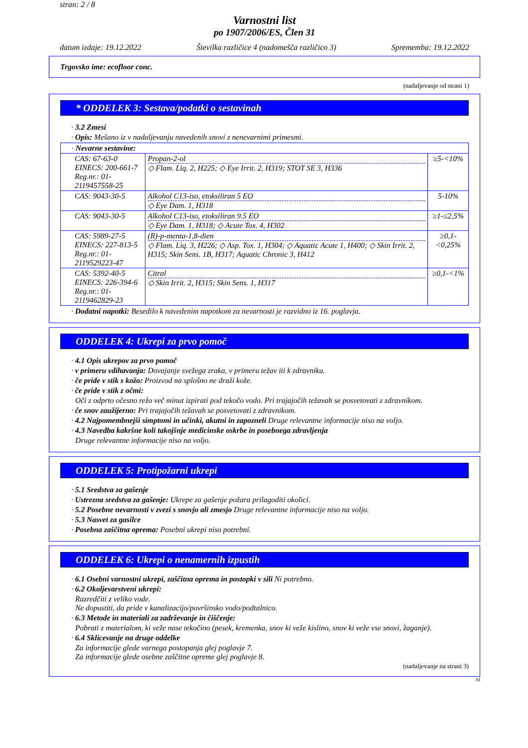stran: 2 / 8
Varnostni list
po 1907/2006/ES, Člen 31
datum izdaje: 19.12.2022 Številka različice 4 (nadomešča različico 3) Sprememba: 19.12.2022
Trgovsko ime: ecofloor conc.
(nadaljevanje od strani 1)
* ODDELEK 3: Sestava/podatki o sestavinah
· 3.2 Zmesi
· Opis: Mešano iz v nadaljevanju navedenih snovi z nenevarnimi primesmi.
| · Nevarne sestavine: | | |
| CAS: 67-63-0 EINECS: 200-661-7 Reg.nr.: 01-2119457558-25 | Propan-2-ol ◇ Flam. Liq. 2, H225; ◇ Eye Irrit. 2, H319; STOT SE 3, H336 | ≥5-<10% |
| CAS: 9043-30-5 | Alkohol C13-iso, etoksiliran 5 EO ◇ Eye Dam. 1, H318 | 5-10% |
| CAS: 9043-30-5 | Alkohol C13-iso, etoksiliran 9.5 EO ◇ Eye Dam. 1, H318; ◇ Acute Tox. 4, H302 | ≥1-≤2,5% |
| CAS: 5989-27-5 EINECS: 227-813-5 Reg.nr.: 01-2119529223-47 | (R)-p-menta-1,8-dien ◇ Flam. Liq. 3, H226; ◇ Asp. Tox. 1, H304; ◇ Aquatic Acute 1, H400; ◇ Skin Irrit. 2, H315; Skin Sens. 1B, H317; Aquatic Chronic 3, H412 | ≥0,1-<0,25% |
| CAS: 5392-40-5 EINECS: 226-394-6 Reg.nr.: 01-2119462829-23 | Citral ◇ Skin Irrit. 2, H315; Skin Sens. 1, H317 | ≥0,1-<1% |
· Dodatni napotki: Besedilo k navedenim napotkom za nevarnosti je razvidno iz 16. poglavja.
ODDELEK 4: Ukrepi za prvo pomoč
· 4.1 Opis ukrepov za prvo pomoč
· v primeru vdihavanja: Dovajanje svežega zraka, v primeru težav iti k zdravniku.
· če pride v stik s kožo: Proizvod na splošno ne draži kože.
· če pride v stik z očmi:
Oči z odprto očesno režo več minut izpirati pod tekočo vodo. Pri trajajočih težavah se posvetovati z zdravnikom.
· če snov zaužijerno: Pri trajajočih težavah se posvetovati z zdravnikom.
· 4.2 Najpomembnejši simptomi in učinki, akutni in zapozneli Druge relevantne informacije niso na voljo.
· 4.3 Navedba kakršne koli takojšnje medicinske oskrbe in posebnega zdravljenja
Druge relevantne informacije niso na voljo.
ODDELEK 5: Protipožarni ukrepi
· 5.1 Sredstva za gašenje
· Ustrezna sredstva za gašenje: Ukrepe za gašenje požara prilagoditi okolici.
· 5.2 Posebne nevarnosti v zvezi s snovjo ali zmesjo Druge relevantne informacije niso na voljo.
· 5.3 Nasvet za gasilce
· Posebna zaščitna oprema: Posebni ukrepi niso potrebni.
ODDELEK 6: Ukrepi o nenamernih izpustih
· 6.1 Osebni varnostni ukrepi, zaščitna oprema in postopki v sili Ni potrebno.
· 6.2 Okoljevarstveni ukrepi:
Razredčiti z veliko vode.
Ne dopustiti, da pride v kanalizacijo/površinsko vodo/podtalnico.
· 6.3 Metode in materiali za zadrževanje in čiščenje:
Pobrati z materialom, ki veže nase tekočino (pesek, kremenka, snov ki veže kislino, snov ki veže vse snovi, žaganje).
· 6.4 Sklicevanje na druge oddelke
Za informacije glede varnega postopanja glej poglavje 7.
Za informacije glede osebne zaščitne opreme glej poglavje 8.
(nadaljevanje na strani 3)
SI